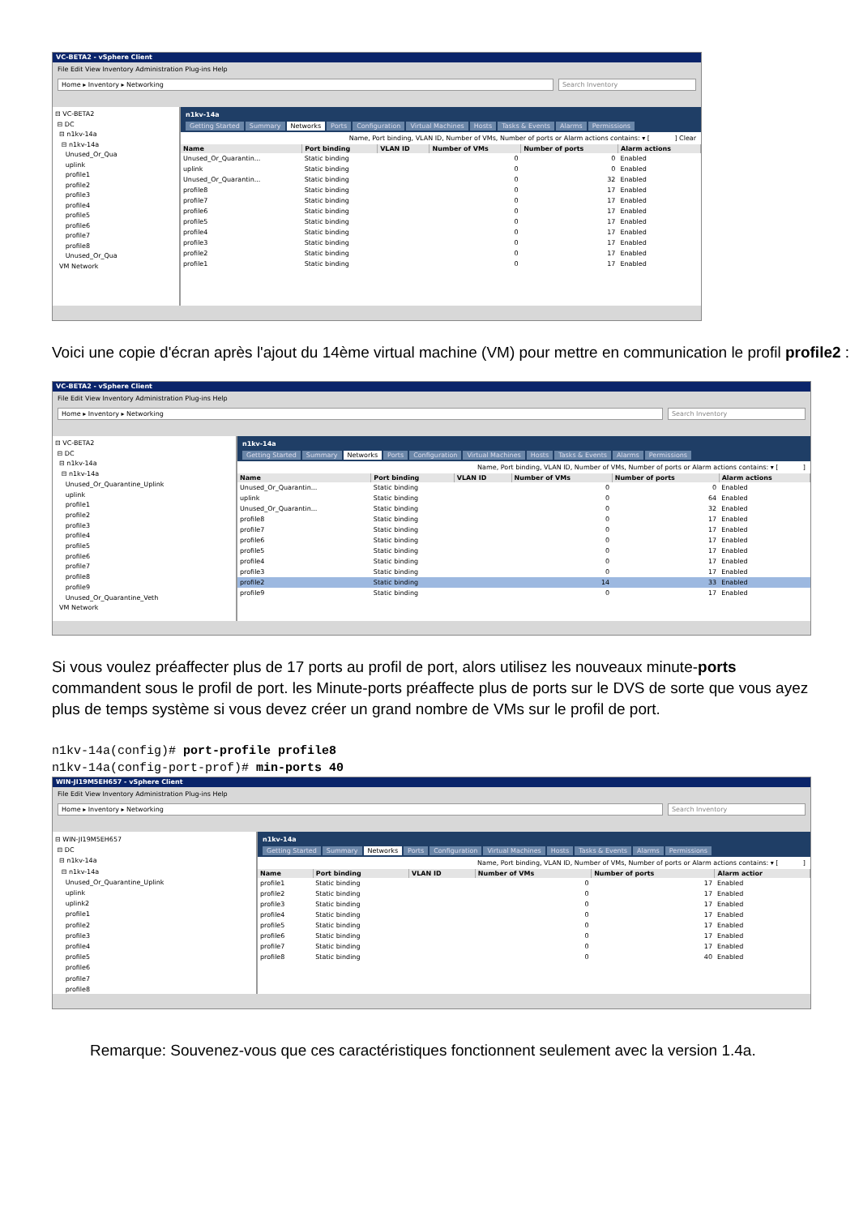VC-BETA2 - vSphere Client
File Edit View Inventory Administration Plug-ins Help
Home ▸ Inventory ▸ Networking Search Inventory
⊟ VC-BETA2
⊟ DC
⊟ n1kv-14a
⊟ n1kv-14a
Unused_Or_Qua
uplink
profile1
profile2
profile3
profile4
profile5
profile6
profile7
profile8
Unused_Or_Qua
VM Network
n1kv-14a
Getting Started Summary Networks Ports Configuration Virtual Machines Hosts Tasks & Events Alarms Permissions
Name, Port binding, VLAN ID, Number of VMs, Number of ports or Alarm actions contains: ▾ [ ] Clear
| Name | Port binding | VLAN ID | Number of VMs | Number of ports | Alarm actions |
| --- | --- | --- | --- | --- | --- |
| Unused_Or_Quarantin... | Static binding | | 0 | 0 | Enabled |
| uplink | Static binding | | 0 | 0 | Enabled |
| Unused_Or_Quarantin... | Static binding | | 0 | 32 | Enabled |
| profile8 | Static binding | | 0 | 17 | Enabled |
| profile7 | Static binding | | 0 | 17 | Enabled |
| profile6 | Static binding | | 0 | 17 | Enabled |
| profile5 | Static binding | | 0 | 17 | Enabled |
| profile4 | Static binding | | 0 | 17 | Enabled |
| profile3 | Static binding | | 0 | 17 | Enabled |
| profile2 | Static binding | | 0 | 17 | Enabled |
| profile1 | Static binding | | 0 | 17 | Enabled |
Voici une copie d'écran après l'ajout du 14ème virtual machine (VM) pour mettre en communication le profil profile2 :
VC-BETA2 - vSphere Client
File Edit View Inventory Administration Plug-ins Help
Home ▸ Inventory ▸ Networking Search Inventory
⊟ VC-BETA2
⊟ DC
⊟ n1kv-14a
⊟ n1kv-14a
Unused_Or_Quarantine_Uplink
uplink
profile1
profile2
profile3
profile4
profile5
profile6
profile7
profile8
profile9
Unused_Or_Quarantine_Veth
VM Network
n1kv-14a
Getting Started Summary Networks Ports Configuration Virtual Machines Hosts Tasks & Events Alarms Permissions
Name, Port binding, VLAN ID, Number of VMs, Number of ports or Alarm actions contains: ▾ [ ]
| Name | Port binding | VLAN ID | Number of VMs | Number of ports | Alarm actions |
| --- | --- | --- | --- | --- | --- |
| Unused_Or_Quarantin... | Static binding | | 0 | 0 | Enabled |
| uplink | Static binding | | 0 | 64 | Enabled |
| Unused_Or_Quarantin... | Static binding | | 0 | 32 | Enabled |
| profile8 | Static binding | | 0 | 17 | Enabled |
| profile7 | Static binding | | 0 | 17 | Enabled |
| profile6 | Static binding | | 0 | 17 | Enabled |
| profile5 | Static binding | | 0 | 17 | Enabled |
| profile4 | Static binding | | 0 | 17 | Enabled |
| profile3 | Static binding | | 0 | 17 | Enabled |
| profile2 | Static binding | | 14 | 33 | Enabled |
| profile9 | Static binding | | 0 | 17 | Enabled |
Si vous voulez préaffecter plus de 17 ports au profil de port, alors utilisez les nouveaux minute-ports commandent sous le profil de port. les Minute-ports préaffecte plus de ports sur le DVS de sorte que vous ayez plus de temps système si vous devez créer un grand nombre de VMs sur le profil de port.
n1kv-14a(config)# port-profile profile8
n1kv-14a(config-port-prof)# min-ports 40
WIN-JI19M5EH657 - vSphere Client
File Edit View Inventory Administration Plug-ins Help
Home ▸ Inventory ▸ Networking Search Inventory
⊟ WIN-JI19M5EH657
⊟ DC
⊟ n1kv-14a
⊟ n1kv-14a
Unused_Or_Quarantine_Uplink
uplink
uplink2
profile1
profile2
profile3
profile4
profile5
profile6
profile7
profile8
n1kv-14a
Getting Started Summary Networks Ports Configuration Virtual Machines Hosts Tasks & Events Alarms Permissions
Name, Port binding, VLAN ID, Number of VMs, Number of ports or Alarm actions contains: ▾ [ ]
| Name | Port binding | VLAN ID | Number of VMs | Number of ports | Alarm actior |
| --- | --- | --- | --- | --- | --- |
| profile1 | Static binding | | 0 | 17 | Enabled |
| profile2 | Static binding | | 0 | 17 | Enabled |
| profile3 | Static binding | | 0 | 17 | Enabled |
| profile4 | Static binding | | 0 | 17 | Enabled |
| profile5 | Static binding | | 0 | 17 | Enabled |
| profile6 | Static binding | | 0 | 17 | Enabled |
| profile7 | Static binding | | 0 | 17 | Enabled |
| profile8 | Static binding | | 0 | 40 | Enabled |
Remarque: Souvenez-vous que ces caractéristiques fonctionnent seulement avec la version 1.4a.